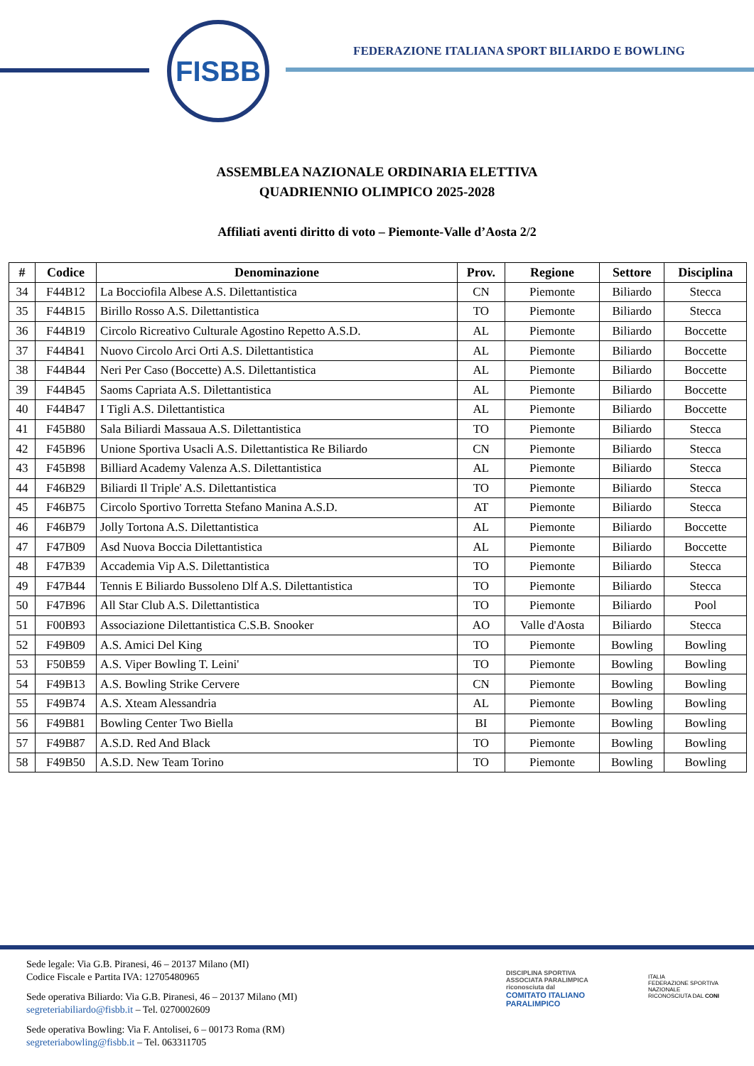FISBB
FEDERAZIONE ITALIANA SPORT BILIARDO E BOWLING
ASSEMBLEA NAZIONALE ORDINARIA ELETTIVA
QUADRIENNIO OLIMPICO 2025-2028
Affiliati aventi diritto di voto – Piemonte-Valle d’Aosta 2/2
| # | Codice | Denominazione | Prov. | Regione | Settore | Disciplina |
| --- | --- | --- | --- | --- | --- | --- |
| 34 | F44B12 | La Bocciofila Albese A.S. Dilettantistica | CN | Piemonte | Biliardo | Stecca |
| 35 | F44B15 | Birillo Rosso A.S. Dilettantistica | TO | Piemonte | Biliardo | Stecca |
| 36 | F44B19 | Circolo Ricreativo Culturale Agostino Repetto A.S.D. | AL | Piemonte | Biliardo | Boccette |
| 37 | F44B41 | Nuovo Circolo Arci Orti A.S. Dilettantistica | AL | Piemonte | Biliardo | Boccette |
| 38 | F44B44 | Neri Per Caso (Boccette) A.S. Dilettantistica | AL | Piemonte | Biliardo | Boccette |
| 39 | F44B45 | Saoms Capriata A.S. Dilettantistica | AL | Piemonte | Biliardo | Boccette |
| 40 | F44B47 | I Tigli A.S. Dilettantistica | AL | Piemonte | Biliardo | Boccette |
| 41 | F45B80 | Sala Biliardi Massaua A.S. Dilettantistica | TO | Piemonte | Biliardo | Stecca |
| 42 | F45B96 | Unione Sportiva Usacli A.S. Dilettantistica Re Biliardo | CN | Piemonte | Biliardo | Stecca |
| 43 | F45B98 | Billiard Academy Valenza A.S. Dilettantistica | AL | Piemonte | Biliardo | Stecca |
| 44 | F46B29 | Biliardi Il Triple' A.S. Dilettantistica | TO | Piemonte | Biliardo | Stecca |
| 45 | F46B75 | Circolo Sportivo Torretta Stefano Manina A.S.D. | AT | Piemonte | Biliardo | Stecca |
| 46 | F46B79 | Jolly Tortona A.S. Dilettantistica | AL | Piemonte | Biliardo | Boccette |
| 47 | F47B09 | Asd Nuova Boccia Dilettantistica | AL | Piemonte | Biliardo | Boccette |
| 48 | F47B39 | Accademia Vip A.S. Dilettantistica | TO | Piemonte | Biliardo | Stecca |
| 49 | F47B44 | Tennis E Biliardo Bussoleno Dlf A.S. Dilettantistica | TO | Piemonte | Biliardo | Stecca |
| 50 | F47B96 | All Star Club A.S. Dilettantistica | TO | Piemonte | Biliardo | Pool |
| 51 | F00B93 | Associazione Dilettantistica C.S.B. Snooker | AO | Valle d'Aosta | Biliardo | Stecca |
| 52 | F49B09 | A.S. Amici Del King | TO | Piemonte | Bowling | Bowling |
| 53 | F50B59 | A.S. Viper Bowling T. Leini' | TO | Piemonte | Bowling | Bowling |
| 54 | F49B13 | A.S. Bowling Strike Cervere | CN | Piemonte | Bowling | Bowling |
| 55 | F49B74 | A.S. Xteam Alessandria | AL | Piemonte | Bowling | Bowling |
| 56 | F49B81 | Bowling Center Two Biella | BI | Piemonte | Bowling | Bowling |
| 57 | F49B87 | A.S.D. Red And Black | TO | Piemonte | Bowling | Bowling |
| 58 | F49B50 | A.S.D. New Team Torino | TO | Piemonte | Bowling | Bowling |
Sede legale: Via G.B. Piranesi, 46 – 20137 Milano (MI)
Codice Fiscale e Partita IVA: 12705480965
Sede operativa Biliardo: Via G.B. Piranesi, 46 – 20137 Milano (MI)
segreteriabiliardo@fisbb.it – Tel. 0270002609
Sede operativa Bowling: Via F. Antolisei, 6 – 00173 Roma (RM)
segreteriabowling@fisbb.it – Tel. 063311705
DISCIPLINA SPORTIVA ASSOCIATA PARALIMPICA riconosciuta dal
COMITATO ITALIANO PARALIMPICO
ITALIA
FEDERAZIONE SPORTIVA NAZIONALE RICONOSCIUTA DAL CONI